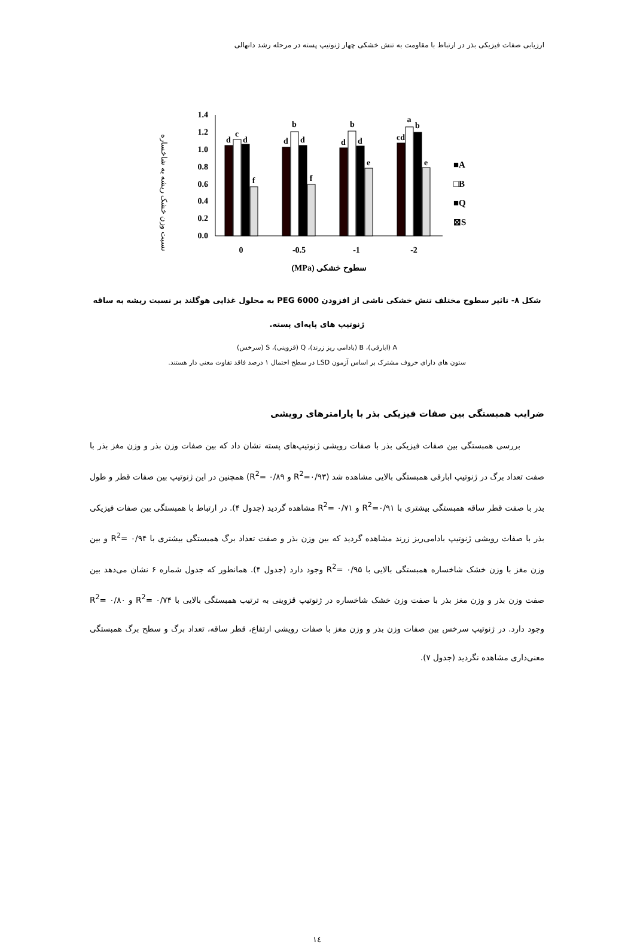ارزیابی صفات فیزیکی بذر در ارتباط با مقاومت به تنش خشکی چهار ژنوتیپ پسته در مرحله رشد دانهالی
نسبت وزن خشک ریشه به شاخساره
0.0
0.2
0.4
0.6
0.8
1.0
1.2
1.4
d
c
d
f
d
b
d
f
d
b
d
e
cd
a
b
e
0
-0.5
-1
-2
(MPa) سطوح خشکی
■A
□B
■Q
⊠S
شکل ۸- تاثیر سطوح مختلف تنش خشکی ناشی از افزودن PEG 6000 به محلول غذایی هوگلند بر نسبت ریشه به ساقه
ژنوتیپ های پایه‌ای پسته.
A (ابارقی)، B (بادامی ریز زرند)، Q (قزوینی)، S (سرخس)
ستون های دارای حروف مشترک بر اساس آزمون LSD در سطح احتمال ۱ درصد فاقد تفاوت معنی دار هستند.
ضرایب همبستگی بین صفات فیزیکی بذر با پارامترهای رویشی
بررسی همبستگی بین صفات فیزیکی بذر با صفات رویشی ژنوتیپ‌های پسته نشان داد که بین صفات وزن بذر و وزن مغز بذر با صفت تعداد برگ در ژنوتیپ ابارقی همبستگی بالایی مشاهده شد (R<sup>2</sup>=۰/۹۳ و R<sup>2</sup>= ۰/۸۹) همچنین در این ژنوتیپ بین صفات قطر و طول بذر با صفت قطر ساقه همبستگی بیشتری با R<sup>2</sup>=۰/۹۱ و R<sup>2</sup>= ۰/۷۱ مشاهده گردید (جدول ۴). در ارتباط با همبستگی بین صفات فیزیکی بذر با صفات رویشی ژنوتیپ بادامی‌ریز زرند مشاهده گردید که بین وزن بذر و صفت تعداد برگ همبستگی بیشتری با R<sup>2</sup>= ۰/۹۴ و بین وزن مغز با وزن خشک شاخساره همبستگی بالایی با R<sup>2</sup>= ۰/۹۵ وجود دارد (جدول ۴). همانطور که جدول شماره ۶ نشان می‌دهد بین صفت وزن بذر و وزن مغز بذر با صفت وزن خشک شاخساره در ژنوتیپ قزوینی به ترتیب همبستگی بالایی با R<sup>2</sup>= ۰/۷۴ و R<sup>2</sup>= ۰/۸۰ وجود دارد. در ژنوتیپ سرخس بین صفات وزن بذر و وزن مغز با صفات رویشی ارتفاع، قطر ساقه، تعداد برگ و سطح برگ همبستگی معنی‌داری مشاهده نگردید (جدول ۷).
۱٤